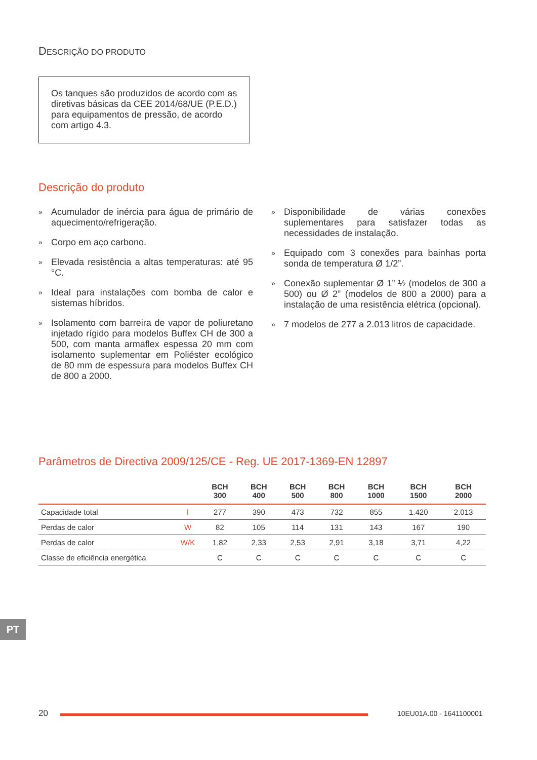DESCRIÇÃO DO PRODUTO
Os tanques são produzidos de acordo com as diretivas básicas da CEE 2014/68/UE (P.E.D.) para equipamentos de pressão, de acordo com artigo 4.3.
Descrição do produto
» Acumulador de inércia para água de primário de aquecimento/refrigeração.
» Corpo em aço carbono.
» Elevada resistência a altas temperaturas: até 95 °C.
» Ideal para instalações com bomba de calor e sistemas híbridos.
» Isolamento com barreira de vapor de poliuretano injetado rígido para modelos Buffex CH de 300 a 500, com manta armaflex espessa 20 mm com isolamento suplementar em Poliéster ecológico de 80 mm de espessura para modelos Buffex CH de 800 a 2000.
» Disponibilidade de várias conexões suplementares para satisfazer todas as necessidades de instalação.
» Equipado com 3 conexões para bainhas porta sonda de temperatura Ø 1/2”.
» Conexão suplementar Ø 1” ½ (modelos de 300 a 500) ou Ø 2” (modelos de 800 a 2000) para a instalação de uma resistência elétrica (opcional).
» 7 modelos de 277 a 2.013 litros de capacidade.
Parâmetros de Directiva 2009/125/CE - Reg. UE 2017-1369-EN 12897
| | | BCH 300 | BCH 400 | BCH 500 | BCH 800 | BCH 1000 | BCH 1500 | BCH 2000 |
| --- | --- | --- | --- | --- | --- | --- | --- | --- |
| Capacidade total | l | 277 | 390 | 473 | 732 | 855 | 1.420 | 2.013 |
| Perdas de calor | W | 82 | 105 | 114 | 131 | 143 | 167 | 190 |
| Perdas de calor | W/K | 1,82 | 2,33 | 2,53 | 2,91 | 3,18 | 3,71 | 4,22 |
| Classe de eficiência energética | | C | C | C | C | C | C | C |
PT
20
10EU01A.00 - 1641100001